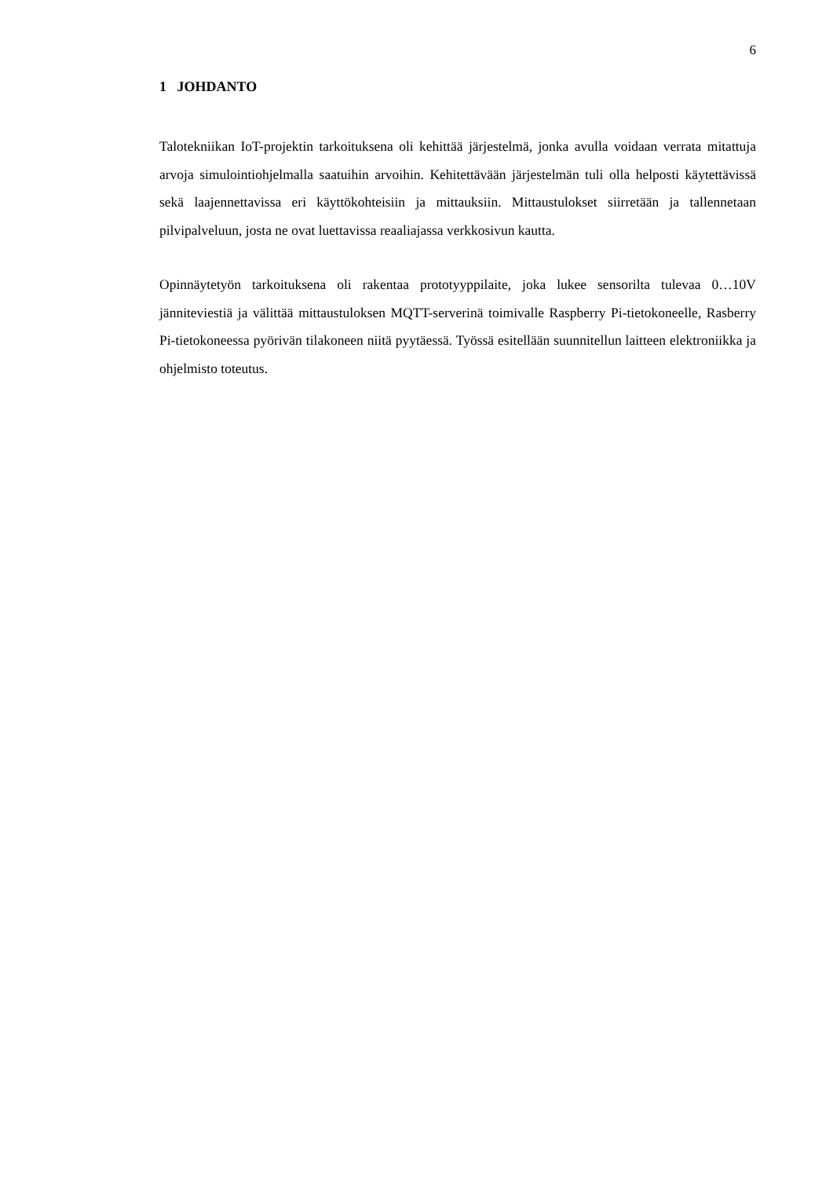6
1 JOHDANTO
Talotekniikan IoT-projektin tarkoituksena oli kehittää järjestelmä, jonka avulla voidaan verrata mitattuja arvoja simulointiohjelmalla saatuihin arvoihin. Kehitettävään järjestel­män tuli olla helposti käytettävissä sekä laajennettavissa eri käyttökohteisiin ja mittauk­siin. Mittaustulokset siirretään ja tallennetaan pilvipalveluun, josta ne ovat luettavissa re­aaliajassa verkkosivun kautta.
Opinnäytetyön tarkoituksena oli rakentaa prototyyppilaite, joka lukee sensorilta tulevaa 0…10V jänniteviestiä ja välittää mittaustuloksen MQTT-serverinä toimivalle Raspberry Pi-tietokoneelle, Rasberry Pi-tietokoneessa pyörivän tilakoneen niitä pyytäessä. Työssä esitellään suunnitellun laitteen elektroniikka ja ohjelmisto toteutus.